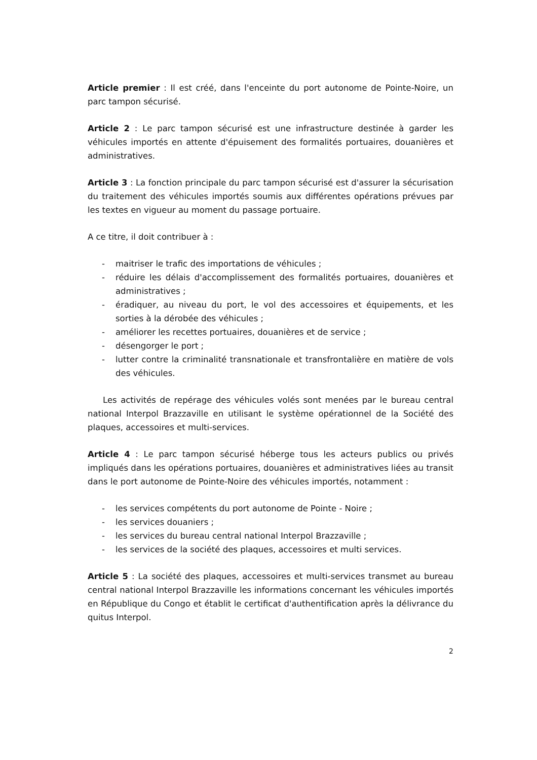Article premier : Il est créé, dans l'enceinte du port autonome de Pointe-Noire, un parc tampon sécurisé.
Article 2 : Le parc tampon sécurisé est une infrastructure destinée à garder les véhicules importés en attente d'épuisement des formalités portuaires, douanières et administratives.
Article 3 : La fonction principale du parc tampon sécurisé est d'assurer la sécurisation du traitement des véhicules importés soumis aux différentes opérations prévues par les textes en vigueur au moment du passage portuaire.
A ce titre, il doit contribuer à :
- maitriser le trafic des importations de véhicules ;
- réduire les délais d'accomplissement des formalités portuaires, douanières et administratives ;
- éradiquer, au niveau du port, le vol des accessoires et équipements, et les sorties à la dérobée des véhicules ;
- améliorer les recettes portuaires, douanières et de service ;
- désengorger le port ;
- lutter contre la criminalité transnationale et transfrontalière en matière de vols des véhicules.
Les activités de repérage des véhicules volés sont menées par le bureau central national Interpol Brazzaville en utilisant le système opérationnel de la Société des plaques, accessoires et multi-services.
Article 4 : Le parc tampon sécurisé héberge tous les acteurs publics ou privés impliqués dans les opérations portuaires, douanières et administratives liées au transit dans le port autonome de Pointe-Noire des véhicules importés, notamment :
- les services compétents du port autonome de Pointe - Noire ;
- les services douaniers ;
- les services du bureau central national Interpol Brazzaville ;
- les services de la société des plaques, accessoires et multi services.
Article 5 : La société des plaques, accessoires et multi-services transmet au bureau central national Interpol Brazzaville les informations concernant les véhicules importés en République du Congo et établit le certificat d'authentification après la délivrance du quitus Interpol.
2